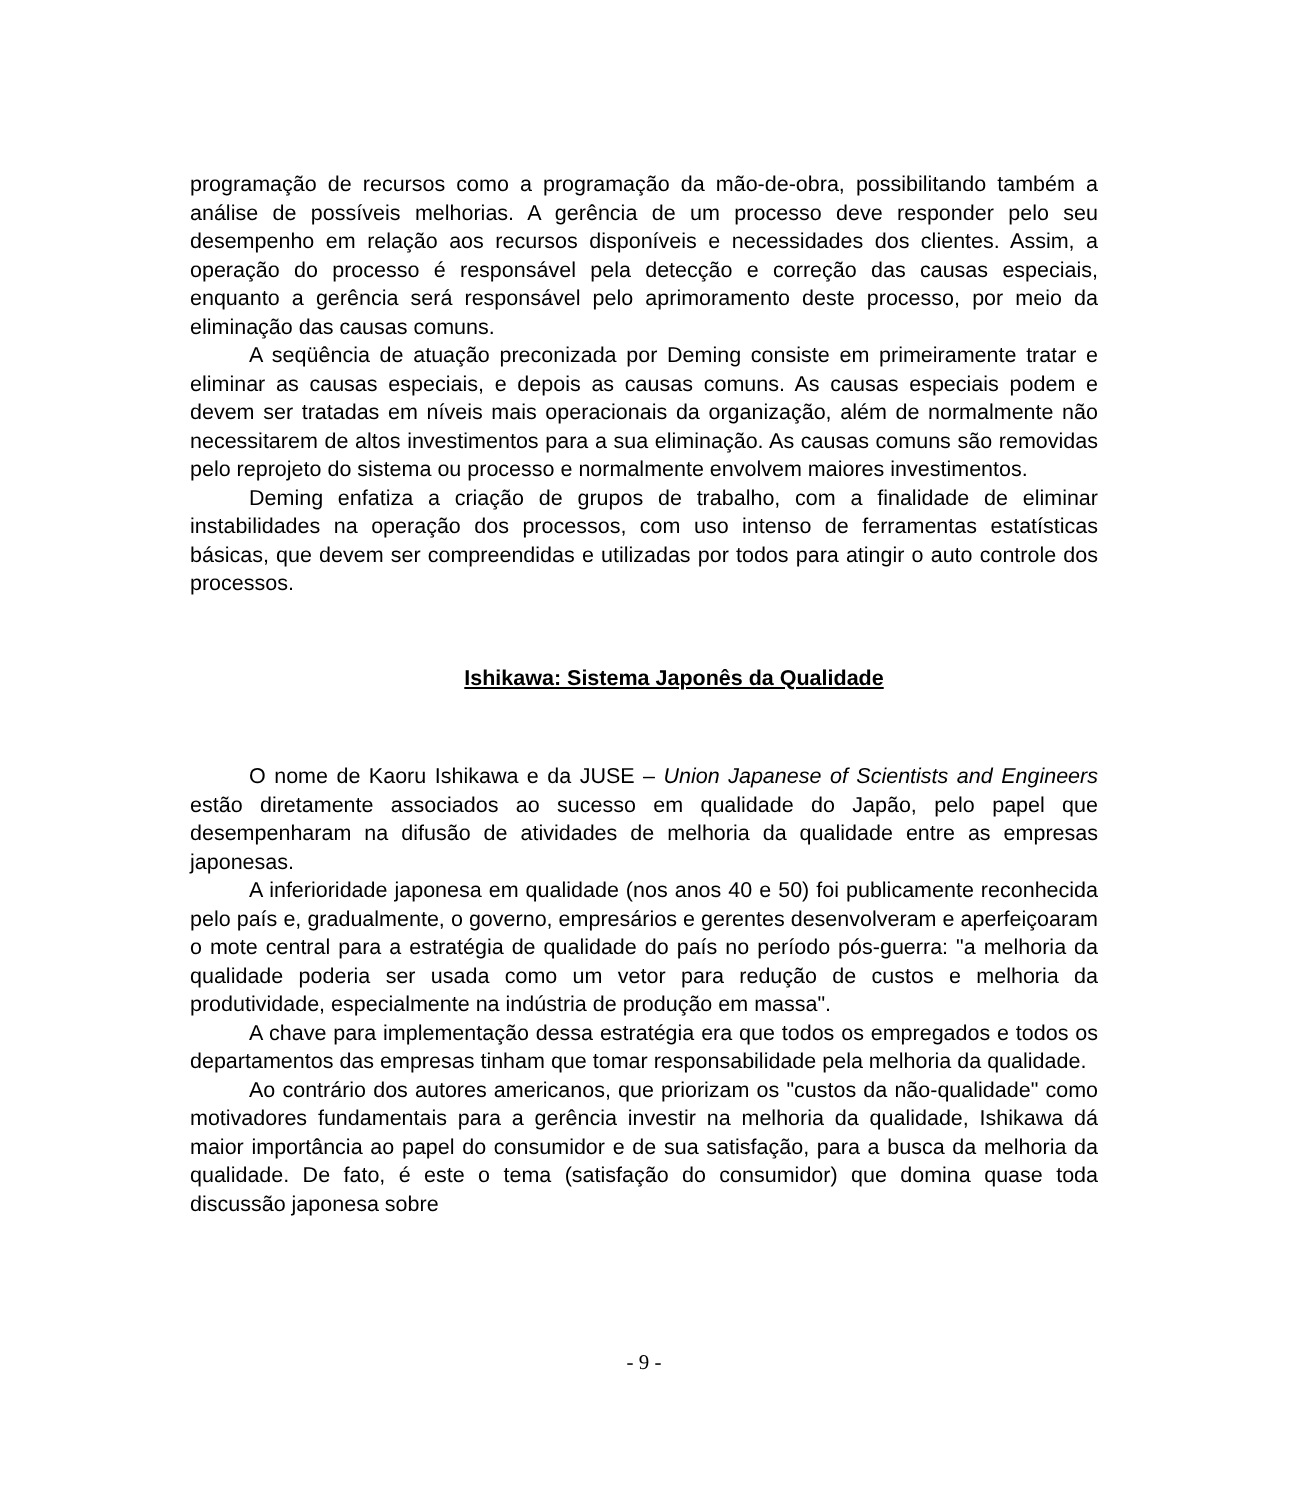programação de recursos como a programação da mão-de-obra, possibilitando também a análise de possíveis melhorias. A gerência de um processo deve responder pelo seu desempenho em relação aos recursos disponíveis e necessidades dos clientes. Assim, a operação do processo é responsável pela detecção e correção das causas especiais, enquanto a gerência será responsável pelo aprimoramento deste processo, por meio da eliminação das causas comuns.
A seqüência de atuação preconizada por Deming consiste em primeiramente tratar e eliminar as causas especiais, e depois as causas comuns. As causas especiais podem e devem ser tratadas em níveis mais operacionais da organização, além de normalmente não necessitarem de altos investimentos para a sua eliminação. As causas comuns são removidas pelo reprojeto do sistema ou processo e normalmente envolvem maiores investimentos.
Deming enfatiza a criação de grupos de trabalho, com a finalidade de eliminar instabilidades na operação dos processos, com uso intenso de ferramentas estatísticas básicas, que devem ser compreendidas e utilizadas por todos para atingir o auto controle dos processos.
Ishikawa: Sistema Japonês da Qualidade
O nome de Kaoru Ishikawa e da JUSE – Union Japanese of Scientists and Engineers estão diretamente associados ao sucesso em qualidade do Japão, pelo papel que desempenharam na difusão de atividades de melhoria da qualidade entre as empresas japonesas.
A inferioridade japonesa em qualidade (nos anos 40 e 50) foi publicamente reconhecida pelo país e, gradualmente, o governo, empresários e gerentes desenvolveram e aperfeiçoaram o mote central para a estratégia de qualidade do país no período pós-guerra: "a melhoria da qualidade poderia ser usada como um vetor para redução de custos e melhoria da produtividade, especialmente na indústria de produção em massa".
A chave para implementação dessa estratégia era que todos os empregados e todos os departamentos das empresas tinham que tomar responsabilidade pela melhoria da qualidade.
Ao contrário dos autores americanos, que priorizam os "custos da não-qualidade" como motivadores fundamentais para a gerência investir na melhoria da qualidade, Ishikawa dá maior importância ao papel do consumidor e de sua satisfação, para a busca da melhoria da qualidade. De fato, é este o tema (satisfação do consumidor) que domina quase toda discussão japonesa sobre
- 9 -